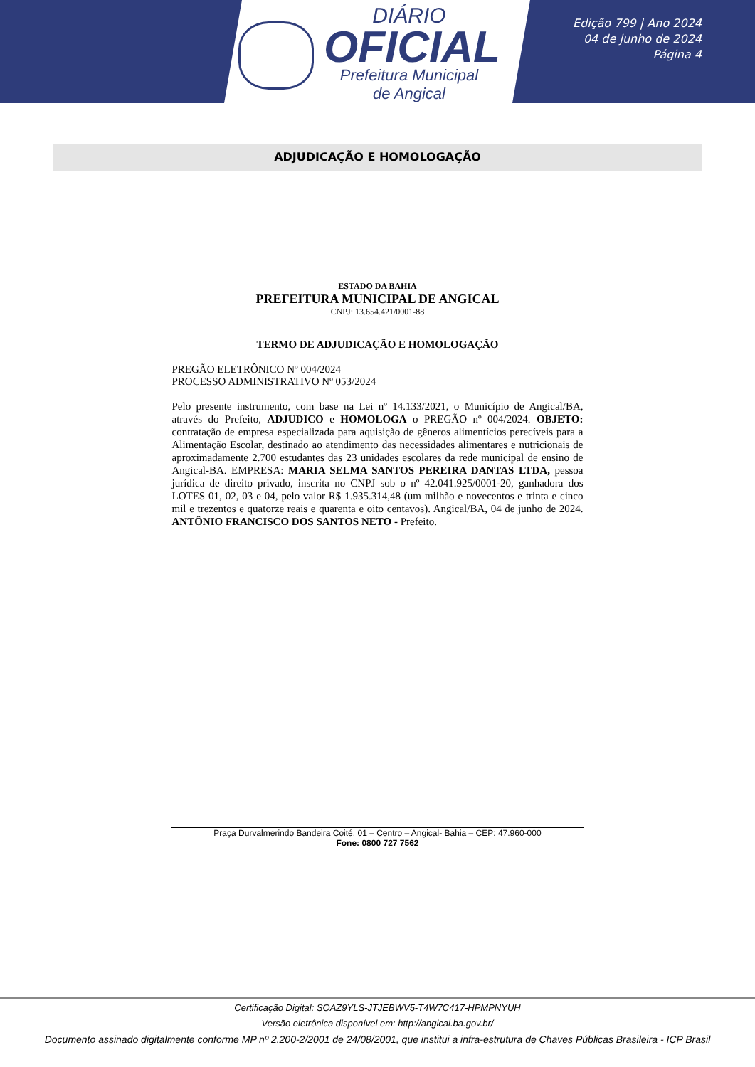DIÁRIO
OFICIAL
Prefeitura Municipal
de Angical
Edição 799 | Ano 2024
04 de junho de 2024
Página 4
ADJUDICAÇÃO E HOMOLOGAÇÃO
ESTADO DA BAHIA
PREFEITURA MUNICIPAL DE ANGICAL
CNPJ: 13.654.421/0001-88
TERMO DE ADJUDICAÇÃO E HOMOLOGAÇÃO
PREGÃO ELETRÔNICO Nº 004/2024
PROCESSO ADMINISTRATIVO Nº 053/2024
Pelo presente instrumento, com base na Lei nº 14.133/2021, o Município de Angical/BA, através do Prefeito, ADJUDICO e HOMOLOGA o PREGÃO nº 004/2024. OBJETO: contratação de empresa especializada para aquisição de gêneros alimentícios perecíveis para a Alimentação Escolar, destinado ao atendimento das necessidades alimentares e nutricionais de aproximadamente 2.700 estudantes das 23 unidades escolares da rede municipal de ensino de Angical-BA. EMPRESA: MARIA SELMA SANTOS PEREIRA DANTAS LTDA, pessoa jurídica de direito privado, inscrita no CNPJ sob o nº 42.041.925/0001-20, ganhadora dos LOTES 01, 02, 03 e 04, pelo valor R$ 1.935.314,48 (um milhão e novecentos e trinta e cinco mil e trezentos e quatorze reais e quarenta e oito centavos). Angical/BA, 04 de junho de 2024. ANTÔNIO FRANCISCO DOS SANTOS NETO - Prefeito.
Praça Durvalmerindo Bandeira Coité, 01 – Centro – Angical- Bahia – CEP: 47.960-000
Fone: 0800 727 7562
Certificação Digital: SOAZ9YLS-JTJEBWV5-T4W7C417-HPMPNYUH
Versão eletrônica disponível em: http://angical.ba.gov.br/
Documento assinado digitalmente conforme MP nº 2.200-2/2001 de 24/08/2001, que institui a infra-estrutura de Chaves Públicas Brasileira - ICP Brasil